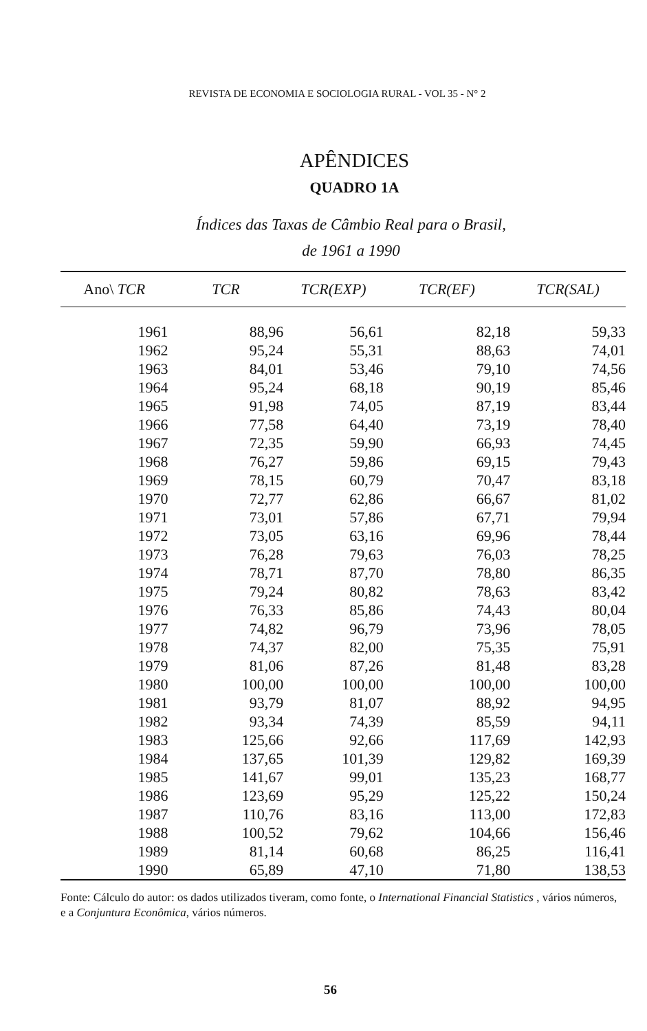REVISTA DE ECONOMIA E SOCIOLOGIA RURAL - VOL 35 - N° 2
APÊNDICES
QUADRO 1A
Índices das Taxas de Câmbio Real para o Brasil,
de 1961 a 1990
| Ano\ TCR | TCR | TCR(EXP) | TCR(EF) | TCR(SAL) |
| --- | --- | --- | --- | --- |
| 1961 | 88,96 | 56,61 | 82,18 | 59,33 |
| 1962 | 95,24 | 55,31 | 88,63 | 74,01 |
| 1963 | 84,01 | 53,46 | 79,10 | 74,56 |
| 1964 | 95,24 | 68,18 | 90,19 | 85,46 |
| 1965 | 91,98 | 74,05 | 87,19 | 83,44 |
| 1966 | 77,58 | 64,40 | 73,19 | 78,40 |
| 1967 | 72,35 | 59,90 | 66,93 | 74,45 |
| 1968 | 76,27 | 59,86 | 69,15 | 79,43 |
| 1969 | 78,15 | 60,79 | 70,47 | 83,18 |
| 1970 | 72,77 | 62,86 | 66,67 | 81,02 |
| 1971 | 73,01 | 57,86 | 67,71 | 79,94 |
| 1972 | 73,05 | 63,16 | 69,96 | 78,44 |
| 1973 | 76,28 | 79,63 | 76,03 | 78,25 |
| 1974 | 78,71 | 87,70 | 78,80 | 86,35 |
| 1975 | 79,24 | 80,82 | 78,63 | 83,42 |
| 1976 | 76,33 | 85,86 | 74,43 | 80,04 |
| 1977 | 74,82 | 96,79 | 73,96 | 78,05 |
| 1978 | 74,37 | 82,00 | 75,35 | 75,91 |
| 1979 | 81,06 | 87,26 | 81,48 | 83,28 |
| 1980 | 100,00 | 100,00 | 100,00 | 100,00 |
| 1981 | 93,79 | 81,07 | 88,92 | 94,95 |
| 1982 | 93,34 | 74,39 | 85,59 | 94,11 |
| 1983 | 125,66 | 92,66 | 117,69 | 142,93 |
| 1984 | 137,65 | 101,39 | 129,82 | 169,39 |
| 1985 | 141,67 | 99,01 | 135,23 | 168,77 |
| 1986 | 123,69 | 95,29 | 125,22 | 150,24 |
| 1987 | 110,76 | 83,16 | 113,00 | 172,83 |
| 1988 | 100,52 | 79,62 | 104,66 | 156,46 |
| 1989 | 81,14 | 60,68 | 86,25 | 116,41 |
| 1990 | 65,89 | 47,10 | 71,80 | 138,53 |
Fonte: Cálculo do autor: os dados utilizados tiveram, como fonte, o International Financial Statistics , vários números, e a Conjuntura Econômica, vários números.
56